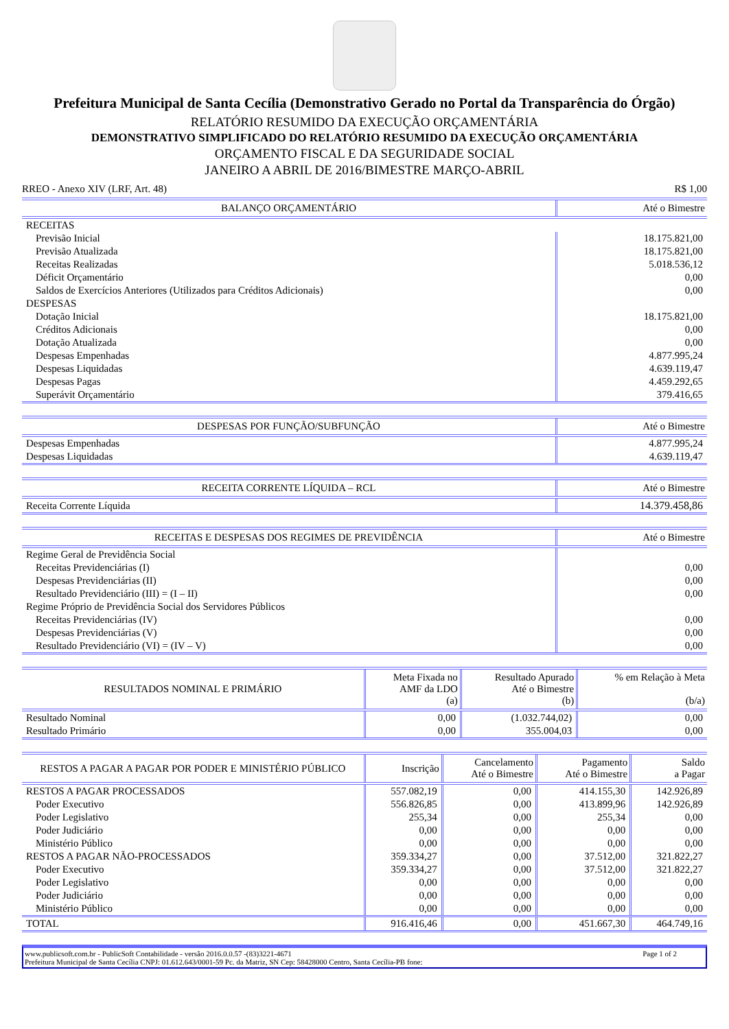Prefeitura Municipal de Santa Cecília (Demonstrativo Gerado no Portal da Transparência do Órgão)
RELATÓRIO RESUMIDO DA EXECUÇÃO ORÇAMENTÁRIA
DEMONSTRATIVO SIMPLIFICADO DO RELATÓRIO RESUMIDO DA EXECUÇÃO ORÇAMENTÁRIA
ORÇAMENTO FISCAL E DA SEGURIDADE SOCIAL
JANEIRO A ABRIL DE 2016/BIMESTRE MARÇO-ABRIL
RREO - Anexo XIV (LRF, Art. 48) R$ 1,00
| BALANÇO ORÇAMENTÁRIO | Até o Bimestre |
| --- | --- |
| RECEITAS | |
| Previsão Inicial | 18.175.821,00 |
| Previsão Atualizada | 18.175.821,00 |
| Receitas Realizadas | 5.018.536,12 |
| Déficit Orçamentário | 0,00 |
| Saldos de Exercícios Anteriores (Utilizados para Créditos Adicionais) | 0,00 |
| DESPESAS | |
| Dotação Inicial | 18.175.821,00 |
| Créditos Adicionais | 0,00 |
| Dotação Atualizada | 0,00 |
| Despesas Empenhadas | 4.877.995,24 |
| Despesas Liquidadas | 4.639.119,47 |
| Despesas Pagas | 4.459.292,65 |
| Superávit Orçamentário | 379.416,65 |
| DESPESAS POR FUNÇÃO/SUBFUNÇÃO | Até o Bimestre |
| --- | --- |
| Despesas Empenhadas | 4.877.995,24 |
| Despesas Liquidadas | 4.639.119,47 |
| RECEITA CORRENTE LÍQUIDA – RCL | Até o Bimestre |
| --- | --- |
| Receita Corrente Líquida | 14.379.458,86 |
| RECEITAS E DESPESAS DOS REGIMES DE PREVIDÊNCIA | Até o Bimestre |
| --- | --- |
| Regime Geral de Previdência Social | |
| Receitas Previdenciárias (I) | 0,00 |
| Despesas Previdenciárias (II) | 0,00 |
| Resultado Previdenciário (III) = (I – II) | 0,00 |
| Regime Próprio de Previdência Social dos Servidores Públicos | |
| Receitas Previdenciárias (IV) | 0,00 |
| Despesas Previdenciárias (V) | 0,00 |
| Resultado Previdenciário (VI) = (IV – V) | 0,00 |
| RESULTADOS NOMINAL E PRIMÁRIO | Meta Fixada no AMF da LDO (a) | Resultado Apurado Até o Bimestre (b) | % em Relação à Meta (b/a) |
| --- | --- | --- | --- |
| Resultado Nominal | 0,00 | (1.032.744,02) | 0,00 |
| Resultado Primário | 0,00 | 355.004,03 | 0,00 |
| RESTOS A PAGAR A PAGAR POR PODER E MINISTÉRIO PÚBLICO | Inscrição | Cancelamento Até o Bimestre | Pagamento Até o Bimestre | Saldo a Pagar |
| --- | --- | --- | --- | --- |
| RESTOS A PAGAR PROCESSADOS | 557.082,19 | 0,00 | 414.155,30 | 142.926,89 |
| Poder Executivo | 556.826,85 | 0,00 | 413.899,96 | 142.926,89 |
| Poder Legislativo | 255,34 | 0,00 | 255,34 | 0,00 |
| Poder Judiciário | 0,00 | 0,00 | 0,00 | 0,00 |
| Ministério Público | 0,00 | 0,00 | 0,00 | 0,00 |
| RESTOS A PAGAR NÃO-PROCESSADOS | 359.334,27 | 0,00 | 37.512,00 | 321.822,27 |
| Poder Executivo | 359.334,27 | 0,00 | 37.512,00 | 321.822,27 |
| Poder Legislativo | 0,00 | 0,00 | 0,00 | 0,00 |
| Poder Judiciário | 0,00 | 0,00 | 0,00 | 0,00 |
| Ministério Público | 0,00 | 0,00 | 0,00 | 0,00 |
| TOTAL | 916.416,46 | 0,00 | 451.667,30 | 464.749,16 |
www.publicsoft.com.br - PublicSoft Contabilidade - versão 2016.0.0.57 -(83)3221-4671 Page 1 of 2
Prefeitura Municipal de Santa Cecília CNPJ: 01.612.643/0001-59 Pc. da Matriz, SN Cep: 58428000 Centro, Santa Cecília-PB fone: